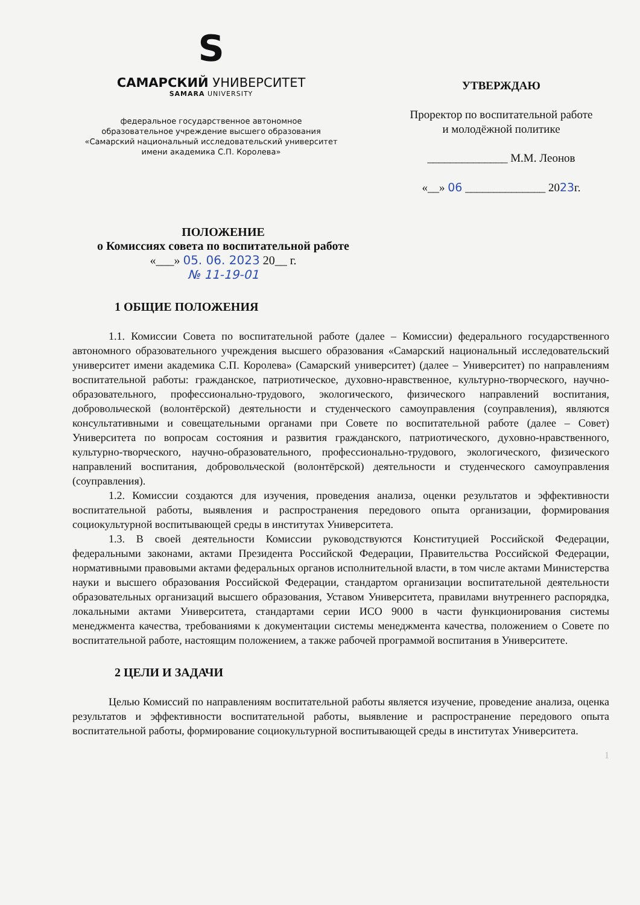S
САМАРСКИЙ УНИВЕРСИТЕТ
SAMARA UNIVERSITY
федеральное государственное автономное
образовательное учреждение высшего образования
«Самарский национальный исследовательский университет
имени академика С.П. Королева»
УТВЕРЖДАЮ
Проректор по воспитательной работе
и молодёжной политике
______________ М.М. Леонов
«__» 06 ______________ 2023г.
ПОЛОЖЕНИЕ
о Комиссиях совета по воспитательной работе
«___» 05. 06. 2023 20__ г.
№ 11-19-01
1 ОБЩИЕ ПОЛОЖЕНИЯ
1.1. Комиссии Совета по воспитательной работе (далее – Комиссии) федерального государственного автономного образовательного учреждения высшего образования «Самарский национальный исследовательский университет имени академика С.П. Королева» (Самарский университет) (далее – Университет) по направлениям воспитательной работы: гражданское, патриотическое, духовно-нравственное, культурно-творческого, научно-образовательного, профессионально-трудового, экологического, физического направлений воспитания, добровольческой (волонтёрской) деятельности и студенческого самоуправления (соуправления), являются консультативными и совещательными органами при Совете по воспитательной работе (далее – Совет) Университета по вопросам состояния и развития гражданского, патриотического, духовно-нравственного, культурно-творческого, научно-образовательного, профессионально-трудового, экологического, физического направлений воспитания, добровольческой (волонтёрской) деятельности и студенческого самоуправления (соуправления).
1.2. Комиссии создаются для изучения, проведения анализа, оценки результатов и эффективности воспитательной работы, выявления и распространения передового опыта организации, формирования социокультурной воспитывающей среды в институтах Университета.
1.3. В своей деятельности Комиссии руководствуются Конституцией Российской Федерации, федеральными законами, актами Президента Российской Федерации, Правительства Российской Федерации, нормативными правовыми актами федеральных органов исполнительной власти, в том числе актами Министерства науки и высшего образования Российской Федерации, стандартом организации воспитательной деятельности образовательных организаций высшего образования, Уставом Университета, правилами внутреннего распорядка, локальными актами Университета, стандартами серии ИСО 9000 в части функционирования системы менеджмента качества, требованиями к документации системы менеджмента качества, положением о Совете по воспитательной работе, настоящим положением, а также рабочей программой воспитания в Университете.
2 ЦЕЛИ И ЗАДАЧИ
Целью Комиссий по направлениям воспитательной работы является изучение, проведение анализа, оценка результатов и эффективности воспитательной работы, выявление и распространение передового опыта воспитательной работы, формирование социокультурной воспитывающей среды в институтах Университета.
1